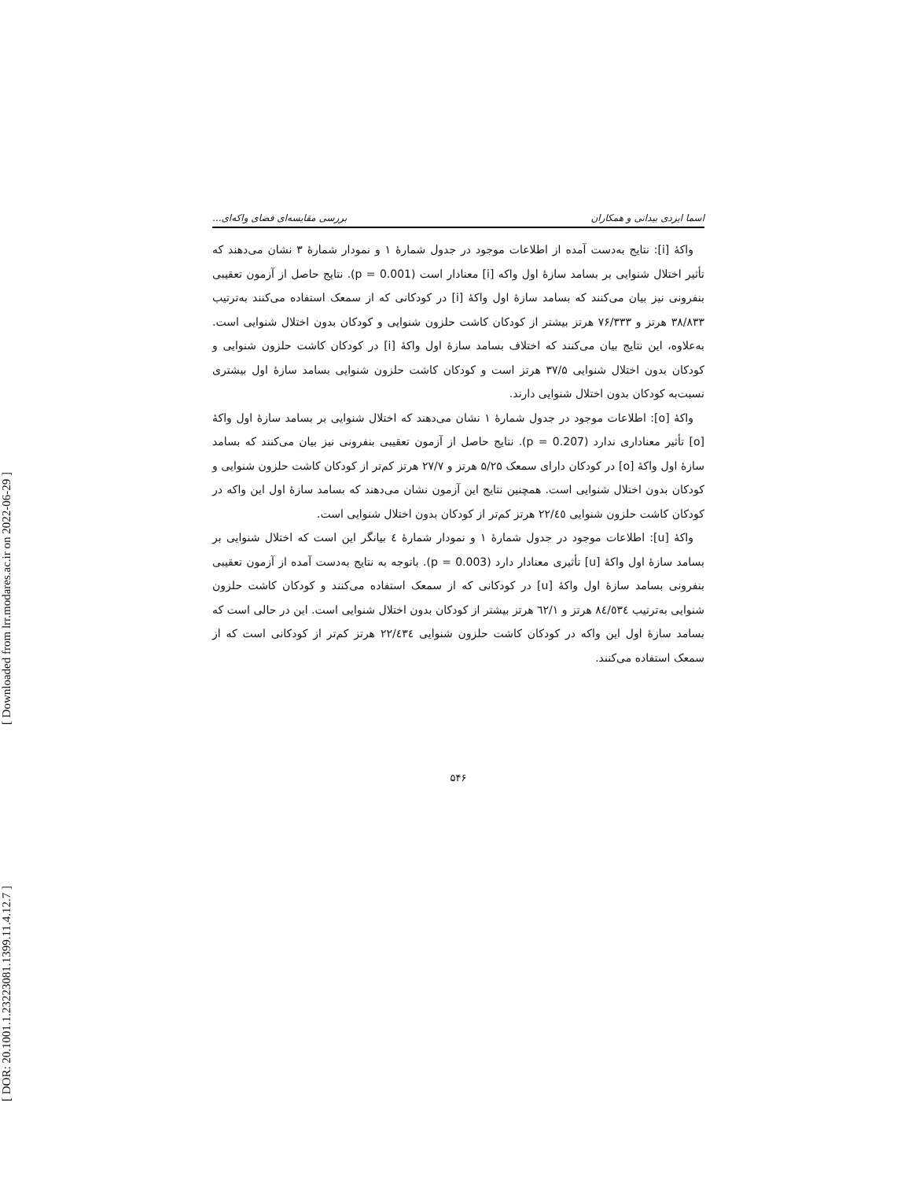[ Downloaded from lrr.modares.ac.ir on 2022-06-29 ]
[ DOR: 20.1001.1.23223081.1399.11.4.12.7 ]
اسما ایزدی بیدانی و همکاران بررسی مقایسه‌ای فضای واکه‌ای...
واکهٔ [i]: نتایج به‌دست آمده از اطلاعات موجود در جدول شمارهٔ ۱ و نمودار شمارهٔ ۳ نشان می‌دهند که تأثیر اختلال شنوایی بر بسامد سازهٔ اول واکه [i] معنادار است (p = 0.001). نتایج حاصل از آزمون تعقیبی بنفرونی نیز بیان می‌کنند که بسامد سازهٔ اول واکهٔ [i] در کودکانی که از سمعک استفاده می‌کنند به‌ترتیب ۳۸/۸۳۳ هرتز و ۷۶/۳۳۳ هرتز بیشتر از کودکان کاشت حلزون شنوایی و کودکان بدون اختلال شنوایی است. به‌علاوه، این نتایج بیان می‌کنند که اختلاف بسامد سازهٔ اول واکهٔ [i] در کودکان کاشت حلزون شنوایی و کودکان بدون اختلال شنوایی ۳۷/۵ هرتز است و کودکان کاشت حلزون شنوایی بسامد سازهٔ اول بیشتری نسبت‌به کودکان بدون اختلال شنوایی دارند.
واکهٔ [o]: اطلاعات موجود در جدول شمارهٔ ۱ نشان می‌دهند که اختلال شنوایی بر بسامد سازهٔ اول واکهٔ [o] تأثیر معناداری ندارد (p = 0.207). نتایج حاصل از آزمون تعقیبی بنفرونی نیز بیان می‌کنند که بسامد سازهٔ اول واکهٔ [o] در کودکان دارای سمعک ۵/۲۵ هرتز و ۲۷/۷ هرتز کم‌تر از کودکان کاشت حلزون شنوایی و کودکان بدون اختلال شنوایی است. همچنین نتایج این آزمون نشان می‌دهند که بسامد سازهٔ اول این واکه در کودکان کاشت حلزون شنوایی ۲۲/٤٥ هرتز کم‌تر از کودکان بدون اختلال شنوایی است.
واکهٔ [u]: اطلاعات موجود در جدول شمارهٔ ۱ و نمودار شمارهٔ ٤ بیانگر این است که اختلال شنوایی بر بسامد سازهٔ اول واکهٔ [u] تأثیری معنادار دارد (p = 0.003). باتوجه به نتایج به‌دست آمده از آزمون تعقیبی بنفرونی بسامد سازهٔ اول واکهٔ [u] در کودکانی که از سمعک استفاده می‌کنند و کودکان کاشت حلزون شنوایی به‌ترتیب ٨٤/٥٣٤ هرتز و ٦٢/١ هرتز بیشتر از کودکان بدون اختلال شنوایی است. این در حالی است که بسامد سازهٔ اول این واکه در کودکان کاشت حلزون شنوایی ٢٢/٤٣٤ هرتز کم‌تر از کودکانی است که از سمعک استفاده می‌کنند.
۵۴۶